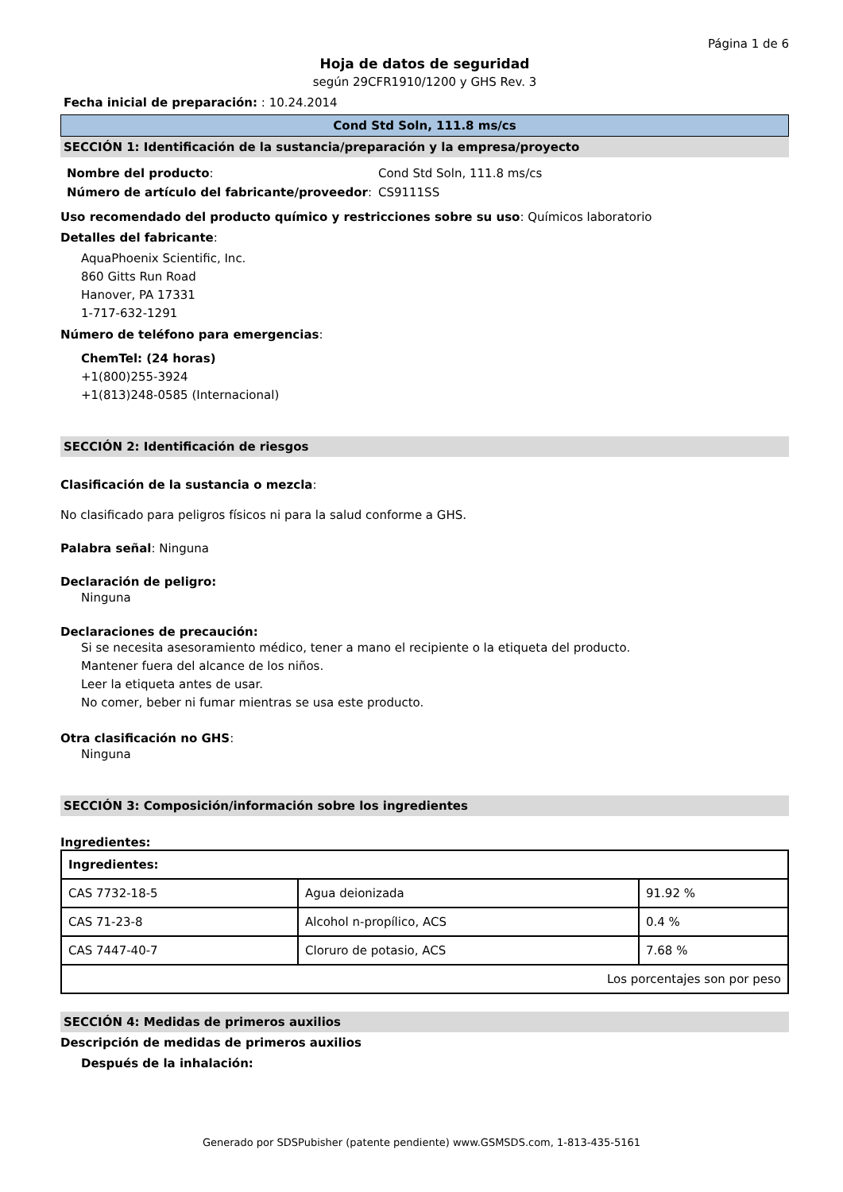Página 1 de 6
Hoja de datos de seguridad
según 29CFR1910/1200 y GHS Rev. 3
Fecha inicial de preparación: : 10.24.2014
Cond Std Soln, 111.8 ms/cs
SECCIÓN 1: Identificación de la sustancia/preparación y la empresa/proyecto
| Nombre del producto : | Cond Std Soln, 111.8 ms/cs |
| Número de artículo del fabricante/proveedor : | CS9111SS |
Uso recomendado del producto químico y restricciones sobre su uso: Químicos laboratorio
Detalles del fabricante:
AquaPhoenix Scientific, Inc.
860 Gitts Run Road
Hanover, PA 17331
1-717-632-1291
Número de teléfono para emergencias:
ChemTel: (24 horas)
+1(800)255-3924
+1(813)248-0585 (Internacional)
SECCIÓN 2: Identificación de riesgos
Clasificación de la sustancia o mezcla:
No clasificado para peligros físicos ni para la salud conforme a GHS.
Palabra señal: Ninguna
Declaración de peligro:
Ninguna
Declaraciones de precaución:
Si se necesita asesoramiento médico, tener a mano el recipiente o la etiqueta del producto.
Mantener fuera del alcance de los niños.
Leer la etiqueta antes de usar.
No comer, beber ni fumar mientras se usa este producto.
Otra clasificación no GHS:
Ninguna
SECCIÓN 3: Composición/información sobre los ingredientes
Ingredientes:
| Ingredientes: | | |
| --- | --- | --- |
| CAS 7732-18-5 | Agua deionizada | 91.92 % |
| CAS 71-23-8 | Alcohol n-propílico, ACS | 0.4 % |
| CAS 7447-40-7 | Cloruro de potasio, ACS | 7.68 % |
| Los porcentajes son por peso | | |
SECCIÓN 4: Medidas de primeros auxilios
Descripción de medidas de primeros auxilios
Después de la inhalación:
Generado por SDSPubisher (patente pendiente) www.GSMSDS.com, 1-813-435-5161